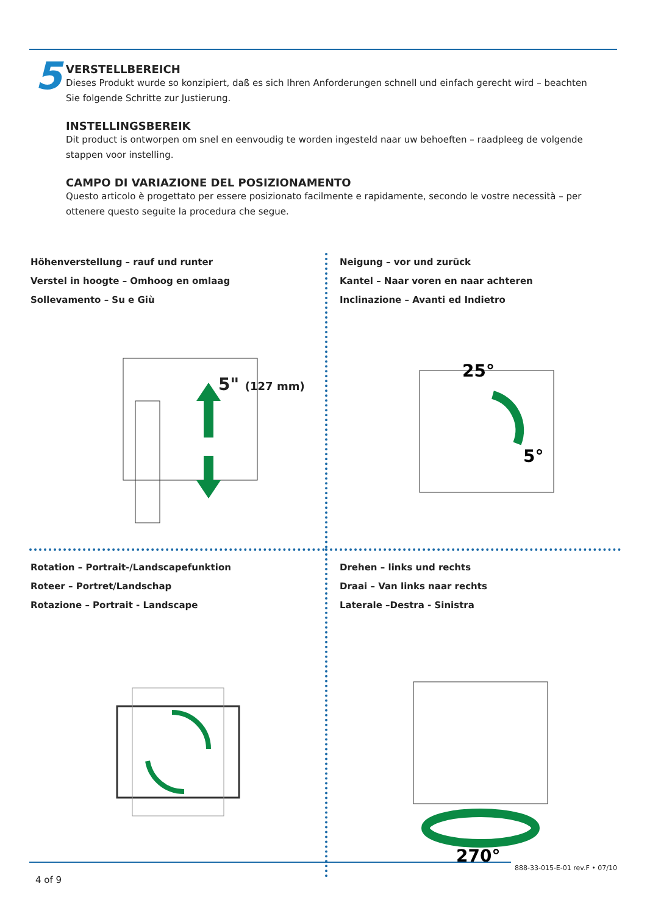5
VERSTELLBEREICH
Dieses Produkt wurde so konzipiert, daß es sich Ihren Anforderungen schnell und einfach gerecht wird – beachten Sie folgende Schritte zur Justierung.
INSTELLINGSBEREIK
Dit product is ontworpen om snel en eenvoudig te worden ingesteld naar uw behoeften – raadpleeg de volgende stappen voor instelling.
CAMPO DI VARIAZIONE DEL POSIZIONAMENTO
Questo articolo è progettato per essere posizionato facilmente e rapidamente, secondo le vostre necessità – per ottenere questo seguite la procedura che segue.
Höhenverstellung – rauf und runter
Verstel in hoogte – Omhoog en omlaag
Sollevamento – Su e Giù
5" (127 mm)
Neigung – vor und zurück
Kantel – Naar voren en naar achteren
Inclinazione – Avanti ed Indietro
25°
5°
Rotation – Portrait-/Landscapefunktion
Roteer – Portret/Landschap
Rotazione – Portrait - Landscape
Drehen – links und rechts
Draai – Van links naar rechts
Laterale –Destra - Sinistra
270°
888-33-015-E-01 rev.F • 07/10
4 of 9